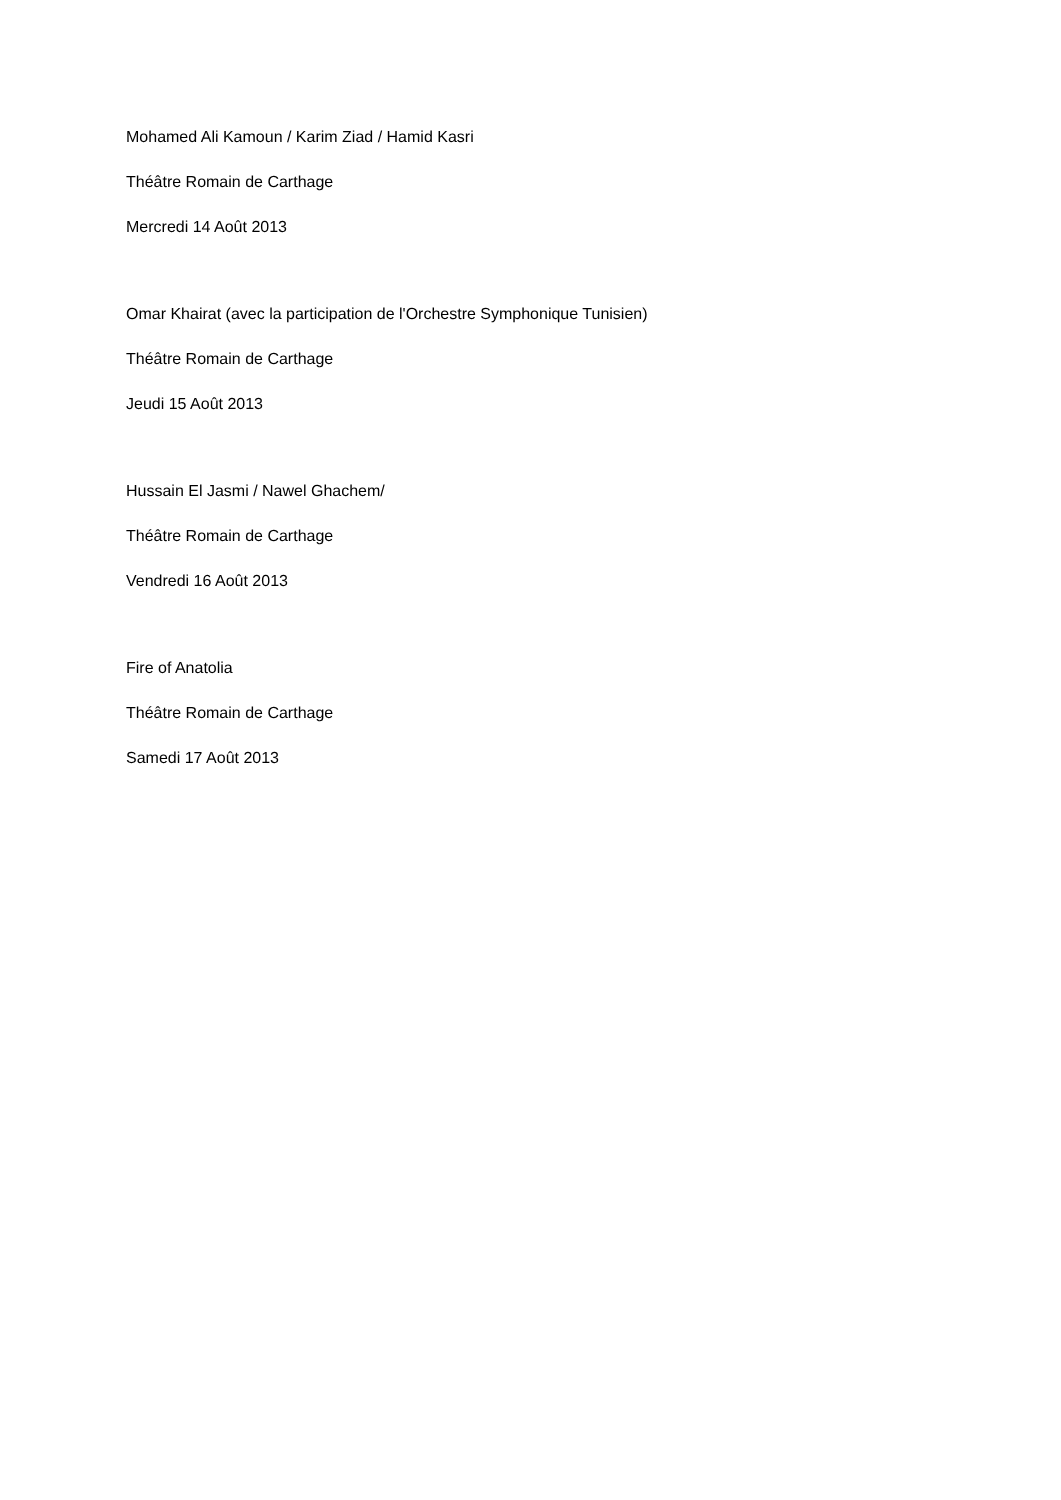Mohamed Ali Kamoun / Karim Ziad / Hamid Kasri
Théâtre Romain de Carthage
Mercredi 14 Août 2013
Omar Khairat (avec la participation de l'Orchestre Symphonique Tunisien)
Théâtre Romain de Carthage
Jeudi 15 Août 2013
Hussain El Jasmi / Nawel Ghachem/
Théâtre Romain de Carthage
Vendredi 16 Août 2013
Fire of Anatolia
Théâtre Romain de Carthage
Samedi 17 Août 2013